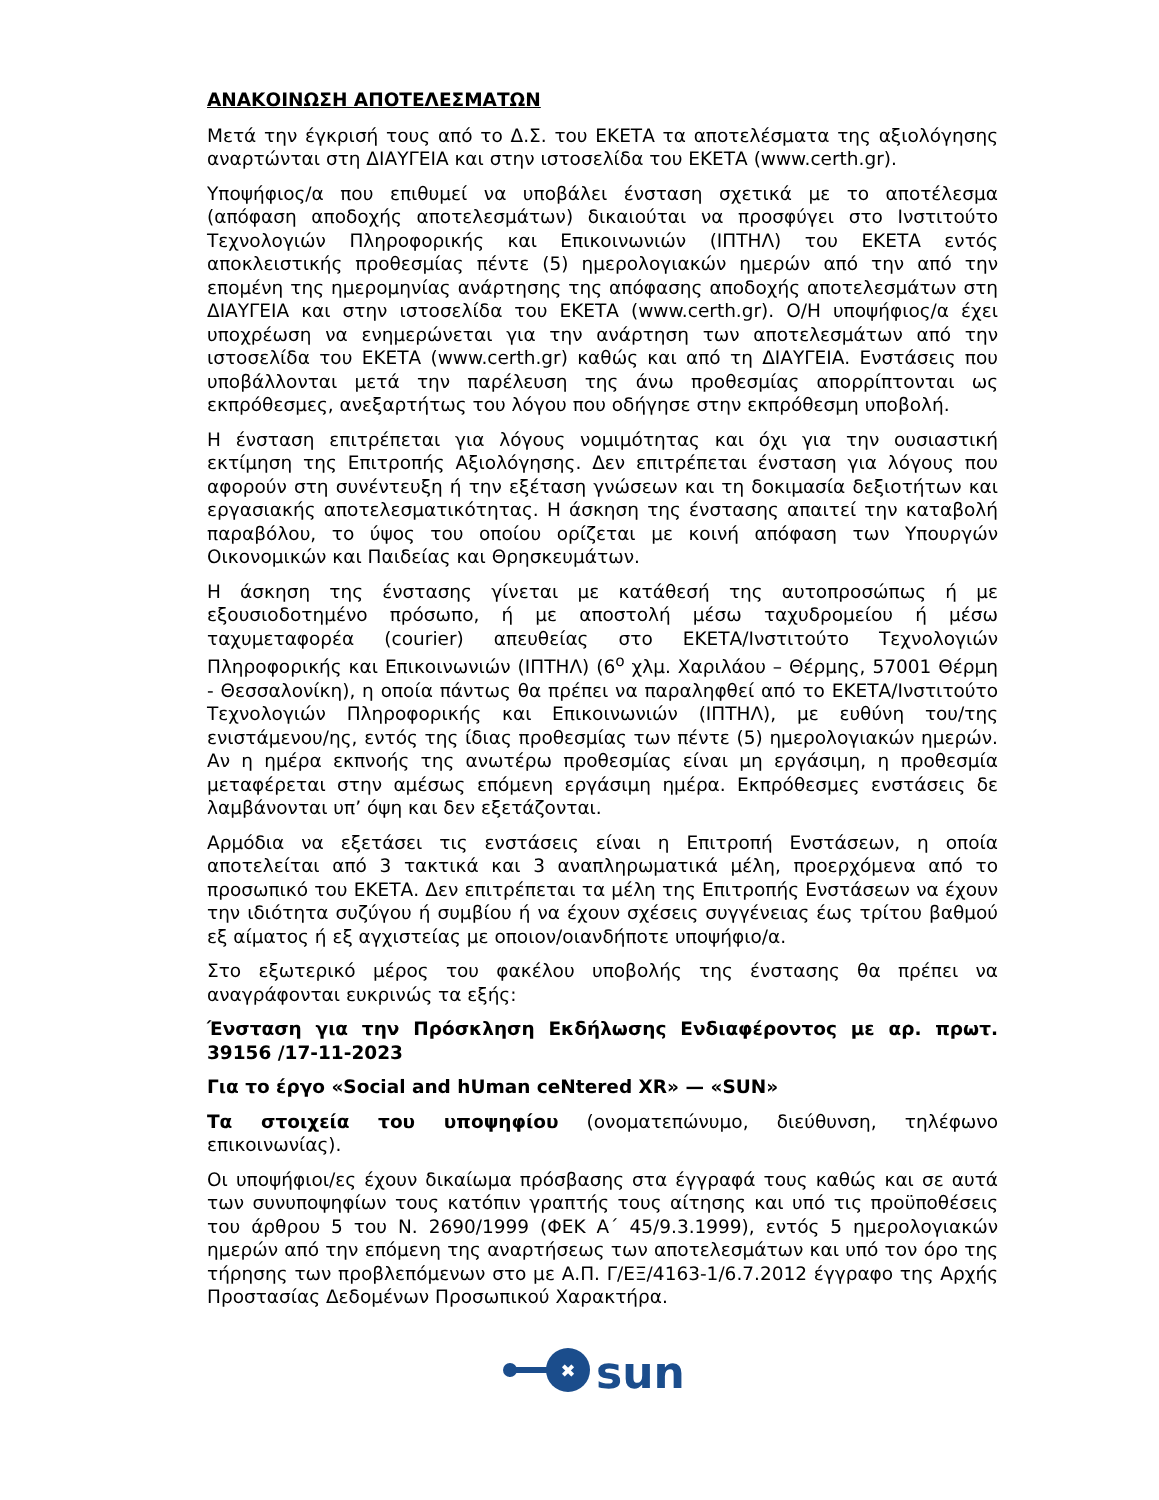ΑΝΑΚΟΙΝΩΣΗ ΑΠΟΤΕΛΕΣΜΑΤΩΝ
Μετά την έγκρισή τους από το Δ.Σ. του ΕΚΕΤΑ τα αποτελέσματα της αξιολόγησης αναρτώνται στη ΔΙΑΥΓΕΙΑ και στην ιστοσελίδα του ΕΚΕΤΑ (www.certh.gr).
Υποψήφιος/α που επιθυμεί να υποβάλει ένσταση σχετικά με το αποτέλεσμα (απόφαση αποδοχής αποτελεσμάτων) δικαιούται να προσφύγει στο Ινστιτούτο Τεχνολογιών Πληροφορικής και Επικοινωνιών (ΙΠΤΗΛ) του ΕΚΕΤΑ εντός αποκλειστικής προθεσμίας πέντε (5) ημερολογιακών ημερών από την από την επομένη της ημερομηνίας ανάρτησης της απόφασης αποδοχής αποτελεσμάτων στη ΔΙΑΥΓΕΙΑ και στην ιστοσελίδα του ΕΚΕΤΑ (www.certh.gr). Ο/Η υποψήφιος/α έχει υποχρέωση να ενημερώνεται για την ανάρτηση των αποτελεσμάτων από την ιστοσελίδα του ΕΚΕΤΑ (www.certh.gr) καθώς και από τη ΔΙΑΥΓΕΙΑ. Ενστάσεις που υποβάλλονται μετά την παρέλευση της άνω προθεσμίας απορρίπτονται ως εκπρόθεσμες, ανεξαρτήτως του λόγου που οδήγησε στην εκπρόθεσμη υποβολή.
Η ένσταση επιτρέπεται για λόγους νομιμότητας και όχι για την ουσιαστική εκτίμηση της Επιτροπής Αξιολόγησης. Δεν επιτρέπεται ένσταση για λόγους που αφορούν στη συνέντευξη ή την εξέταση γνώσεων και τη δοκιμασία δεξιοτήτων και εργασιακής αποτελεσματικότητας. Η άσκηση της ένστασης απαιτεί την καταβολή παραβόλου, το ύψος του οποίου ορίζεται με κοινή απόφαση των Υπουργών Οικονομικών και Παιδείας και Θρησκευμάτων.
Η άσκηση της ένστασης γίνεται με κατάθεσή της αυτοπροσώπως ή με εξουσιοδοτημένο πρόσωπο, ή με αποστολή μέσω ταχυδρομείου ή μέσω ταχυμεταφορέα (courier) απευθείας στο ΕΚΕΤΑ/Ινστιτούτο Τεχνολογιών Πληροφορικής και Επικοινωνιών (ΙΠΤΗΛ) (6<sup>ο</sup> χλμ. Χαριλάου – Θέρμης, 57001 Θέρμη - Θεσσαλονίκη), η οποία πάντως θα πρέπει να παραληφθεί από το ΕΚΕΤΑ/Ινστιτούτο Τεχνολογιών Πληροφορικής και Επικοινωνιών (ΙΠΤΗΛ), με ευθύνη του/της ενιστάμενου/ης, εντός της ίδιας προθεσμίας των πέντε (5) ημερολογιακών ημερών. Αν η ημέρα εκπνοής της ανωτέρω προθεσμίας είναι μη εργάσιμη, η προθεσμία μεταφέρεται στην αμέσως επόμενη εργάσιμη ημέρα. Εκπρόθεσμες ενστάσεις δε λαμβάνονται υπ’ όψη και δεν εξετάζονται.
Αρμόδια να εξετάσει τις ενστάσεις είναι η Επιτροπή Ενστάσεων, η οποία αποτελείται από 3 τακτικά και 3 αναπληρωματικά μέλη, προερχόμενα από το προσωπικό του ΕΚΕΤΑ. Δεν επιτρέπεται τα μέλη της Επιτροπής Ενστάσεων να έχουν την ιδιότητα συζύγου ή συμβίου ή να έχουν σχέσεις συγγένειας έως τρίτου βαθμού εξ αίματος ή εξ αγχιστείας με οποιον/οιανδήποτε υποψήφιο/α.
Στο εξωτερικό μέρος του φακέλου υποβολής της ένστασης θα πρέπει να αναγράφονται ευκρινώς τα εξής:
Ένσταση για την Πρόσκληση Εκδήλωσης Ενδιαφέροντος με αρ. πρωτ. 39156 /17-11-2023
Για το έργο «Social and hUman ceNtered XR» — «SUN»
Τα στοιχεία του υποψηφίου (ονοματεπώνυμο, διεύθυνση, τηλέφωνο επικοινωνίας).
Οι υποψήφιοι/ες έχουν δικαίωμα πρόσβασης στα έγγραφά τους καθώς και σε αυτά των συνυποψηφίων τους κατόπιν γραπτής τους αίτησης και υπό τις προϋποθέσεις του άρθρου 5 του Ν. 2690/1999 (ΦΕΚ Α΄ 45/9.3.1999), εντός 5 ημερολογιακών ημερών από την επόμενη της αναρτήσεως των αποτελεσμάτων και υπό τον όρο της τήρησης των προβλεπόμενων στο με Α.Π. Γ/ΕΞ/4163-1/6.7.2012 έγγραφο της Αρχής Προστασίας Δεδομένων Προσωπικού Χαρακτήρα.
✖
sun